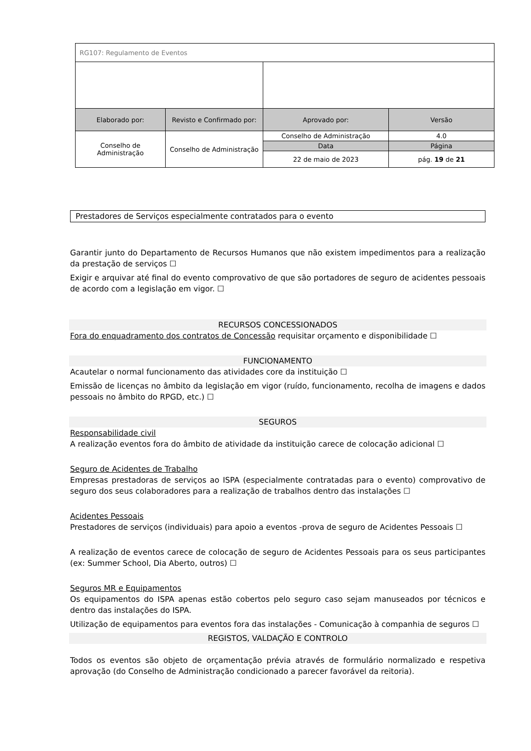| RG107: Regulamento de Eventos | | | |
| Elaborado por: | Revisto e Confirmado por: | Aprovado por: | Versão |
| Conselho de Administração | Conselho de Administração | Conselho de Administração | 4.0 |
| | | Data | Página |
| | | 22 de maio de 2023 | pág. 19 de 21 |
Prestadores de Serviços especialmente contratados para o evento
Garantir junto do Departamento de Recursos Humanos que não existem impedimentos para a realização da prestação de serviços ☐
Exigir e arquivar até final do evento comprovativo de que são portadores de seguro de acidentes pessoais de acordo com a legislação em vigor. ☐
RECURSOS CONCESSIONADOS
Fora do enquadramento dos contratos de Concessão requisitar orçamento e disponibilidade ☐
FUNCIONAMENTO
Acautelar o normal funcionamento das atividades core da instituição ☐
Emissão de licenças no âmbito da legislação em vigor (ruído, funcionamento, recolha de imagens e dados pessoais no âmbito do RPGD, etc.) ☐
SEGUROS
Responsabilidade civil
A realização eventos fora do âmbito de atividade da instituição carece de colocação adicional ☐
Seguro de Acidentes de Trabalho
Empresas prestadoras de serviços ao ISPA (especialmente contratadas para o evento) comprovativo de seguro dos seus colaboradores para a realização de trabalhos dentro das instalações ☐
Acidentes Pessoais
Prestadores de serviços (individuais) para apoio a eventos -prova de seguro de Acidentes Pessoais ☐
A realização de eventos carece de colocação de seguro de Acidentes Pessoais para os seus participantes (ex: Summer School, Dia Aberto, outros) ☐
Seguros MR e Equipamentos
Os equipamentos do ISPA apenas estão cobertos pelo seguro caso sejam manuseados por técnicos e dentro das instalações do ISPA.
Utilização de equipamentos para eventos fora das instalações - Comunicação à companhia de seguros ☐
REGISTOS, VALDAÇÃO E CONTROLO
Todos os eventos são objeto de orçamentação prévia através de formulário normalizado e respetiva aprovação (do Conselho de Administração condicionado a parecer favorável da reitoria).